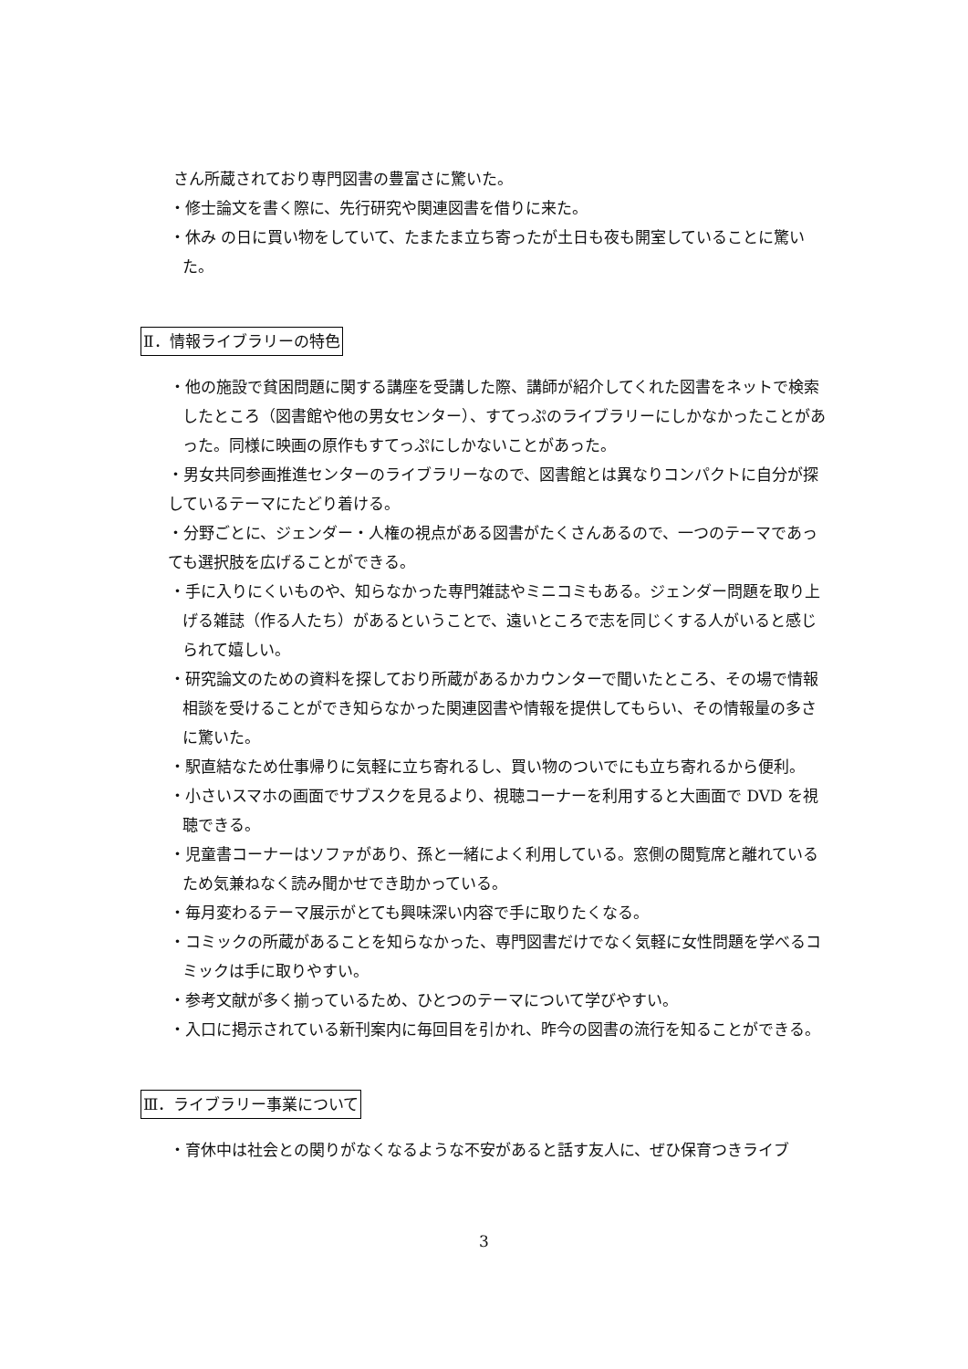さん所蔵されており専門図書の豊富さに驚いた。
・修士論文を書く際に、先行研究や関連図書を借りに来た。
・休み の日に買い物をしていて、たまたま立ち寄ったが土日も夜も開室していることに驚いた。
Ⅱ．情報ライブラリーの特色
・他の施設で貧困問題に関する講座を受講した際、講師が紹介してくれた図書をネットで検索したところ（図書館や他の男女センター）、すてっぷのライブラリーにしかなかったことがあった。同様に映画の原作もすてっぷにしかないことがあった。
・男女共同参画推進センターのライブラリーなので、図書館とは異なりコンパクトに自分が探しているテーマにたどり着ける。
・分野ごとに、ジェンダー・人権の視点がある図書がたくさんあるので、一つのテーマであっても選択肢を広げることができる。
・手に入りにくいものや、知らなかった専門雑誌やミニコミもある。ジェンダー問題を取り上げる雑誌（作る人たち）があるということで、遠いところで志を同じくする人がいると感じられて嬉しい。
・研究論文のための資料を探しており所蔵があるかカウンターで聞いたところ、その場で情報相談を受けることができ知らなかった関連図書や情報を提供してもらい、その情報量の多さに驚いた。
・駅直結なため仕事帰りに気軽に立ち寄れるし、買い物のついでにも立ち寄れるから便利。
・小さいスマホの画面でサブスクを見るより、視聴コーナーを利用すると大画面で DVD を視聴できる。
・児童書コーナーはソファがあり、孫と一緒によく利用している。窓側の閲覧席と離れているため気兼ねなく読み聞かせでき助かっている。
・毎月変わるテーマ展示がとても興味深い内容で手に取りたくなる。
・コミックの所蔵があることを知らなかった、専門図書だけでなく気軽に女性問題を学べるコミックは手に取りやすい。
・参考文献が多く揃っているため、ひとつのテーマについて学びやすい。
・入口に掲示されている新刊案内に毎回目を引かれ、昨今の図書の流行を知ることができる。
Ⅲ．ライブラリー事業について
・育休中は社会との関りがなくなるような不安があると話す友人に、ぜひ保育つきライブ
3